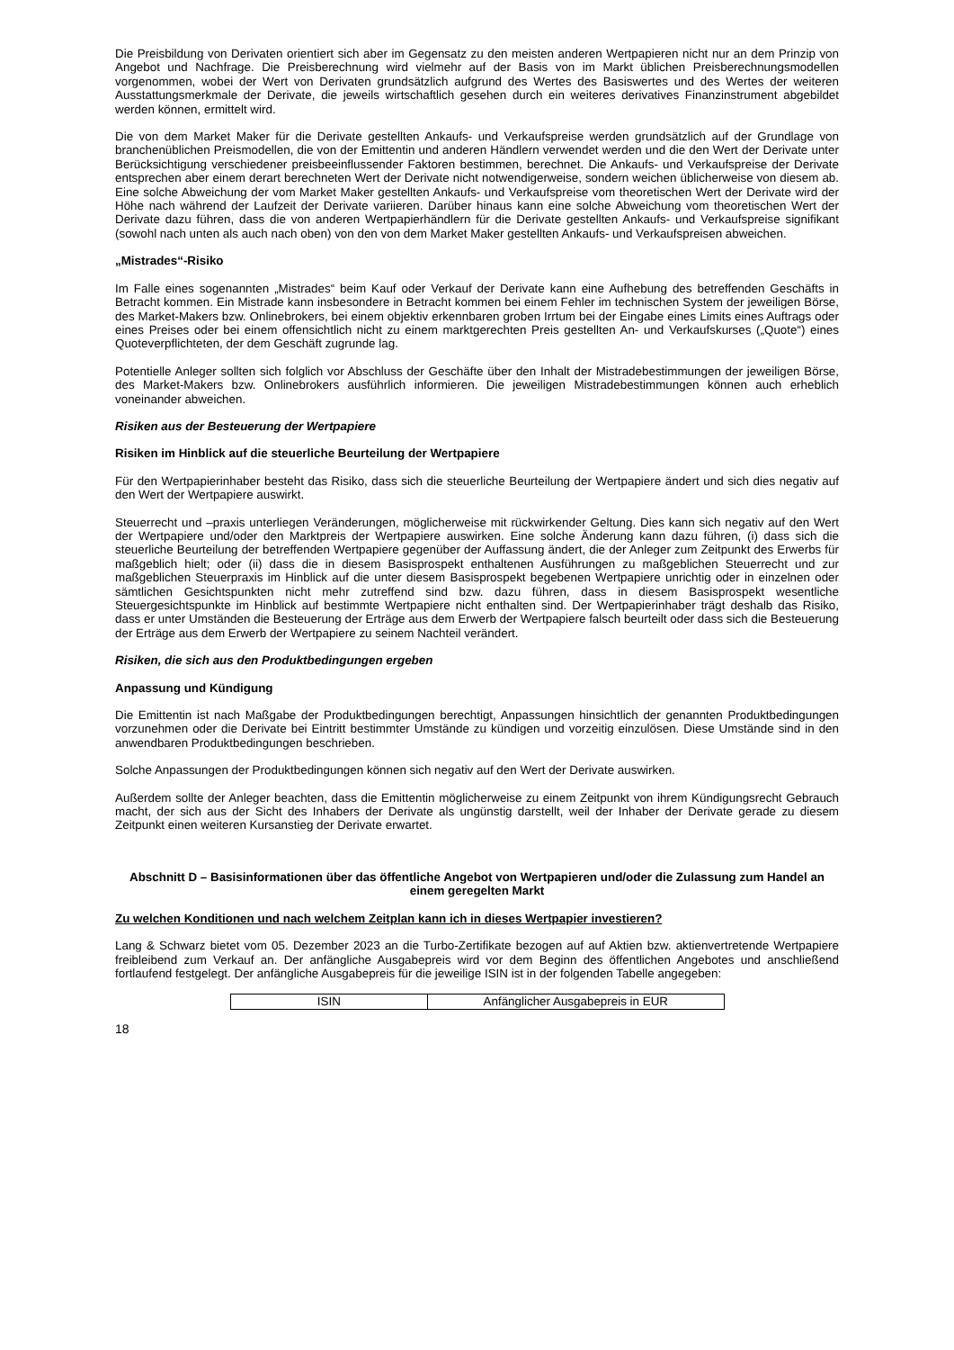Die Preisbildung von Derivaten orientiert sich aber im Gegensatz zu den meisten anderen Wertpapieren nicht nur an dem Prinzip von Angebot und Nachfrage. Die Preisberechnung wird vielmehr auf der Basis von im Markt üblichen Preisberechnungsmodellen vorgenommen, wobei der Wert von Derivaten grundsätzlich aufgrund des Wertes des Basiswertes und des Wertes der weiteren Ausstattungsmerkmale der Derivate, die jeweils wirtschaftlich gesehen durch ein weiteres derivatives Finanzinstrument abgebildet werden können, ermittelt wird.
Die von dem Market Maker für die Derivate gestellten Ankaufs- und Verkaufspreise werden grundsätzlich auf der Grundlage von branchenüblichen Preismodellen, die von der Emittentin und anderen Händlern verwendet werden und die den Wert der Derivate unter Berücksichtigung verschiedener preisbeeinflussender Faktoren bestimmen, berechnet. Die Ankaufs- und Verkaufspreise der Derivate entsprechen aber einem derart berechneten Wert der Derivate nicht notwendigerweise, sondern weichen üblicherweise von diesem ab. Eine solche Abweichung der vom Market Maker gestellten Ankaufs- und Verkaufspreise vom theoretischen Wert der Derivate wird der Höhe nach während der Laufzeit der Derivate variieren. Darüber hinaus kann eine solche Abweichung vom theoretischen Wert der Derivate dazu führen, dass die von anderen Wertpapierhändlern für die Derivate gestellten Ankaufs- und Verkaufspreise signifikant (sowohl nach unten als auch nach oben) von den von dem Market Maker gestellten Ankaufs- und Verkaufspreisen abweichen.
„Mistrades“-Risiko
Im Falle eines sogenannten „Mistrades“ beim Kauf oder Verkauf der Derivate kann eine Aufhebung des betreffenden Geschäfts in Betracht kommen. Ein Mistrade kann insbesondere in Betracht kommen bei einem Fehler im technischen System der jeweiligen Börse, des Market-Makers bzw. Onlinebrokers, bei einem objektiv erkennbaren groben Irrtum bei der Eingabe eines Limits eines Auftrags oder eines Preises oder bei einem offensichtlich nicht zu einem marktgerechten Preis gestellten An- und Verkaufskurses („Quote“) eines Quoteverpflichteten, der dem Geschäft zugrunde lag.
Potentielle Anleger sollten sich folglich vor Abschluss der Geschäfte über den Inhalt der Mistradebestimmungen der jeweiligen Börse, des Market-Makers bzw. Onlinebrokers ausführlich informieren. Die jeweiligen Mistradebestimmungen können auch erheblich voneinander abweichen.
Risiken aus der Besteuerung der Wertpapiere
Risiken im Hinblick auf die steuerliche Beurteilung der Wertpapiere
Für den Wertpapierinhaber besteht das Risiko, dass sich die steuerliche Beurteilung der Wertpapiere ändert und sich dies negativ auf den Wert der Wertpapiere auswirkt.
Steuerrecht und –praxis unterliegen Veränderungen, möglicherweise mit rückwirkender Geltung. Dies kann sich negativ auf den Wert der Wertpapiere und/oder den Marktpreis der Wertpapiere auswirken. Eine solche Änderung kann dazu führen, (i) dass sich die steuerliche Beurteilung der betreffenden Wertpapiere gegenüber der Auffassung ändert, die der Anleger zum Zeitpunkt des Erwerbs für maßgeblich hielt; oder (ii) dass die in diesem Basisprospekt enthaltenen Ausführungen zu maßgeblichen Steuerrecht und zur maßgeblichen Steuerpraxis im Hinblick auf die unter diesem Basisprospekt begebenen Wertpapiere unrichtig oder in einzelnen oder sämtlichen Gesichtspunkten nicht mehr zutreffend sind bzw. dazu führen, dass in diesem Basisprospekt wesentliche Steuergesichtspunkte im Hinblick auf bestimmte Wertpapiere nicht enthalten sind. Der Wertpapierinhaber trägt deshalb das Risiko, dass er unter Umständen die Besteuerung der Erträge aus dem Erwerb der Wertpapiere falsch beurteilt oder dass sich die Besteuerung der Erträge aus dem Erwerb der Wertpapiere zu seinem Nachteil verändert.
Risiken, die sich aus den Produktbedingungen ergeben
Anpassung und Kündigung
Die Emittentin ist nach Maßgabe der Produktbedingungen berechtigt, Anpassungen hinsichtlich der genannten Produktbedingungen vorzunehmen oder die Derivate bei Eintritt bestimmter Umstände zu kündigen und vorzeitig einzulösen. Diese Umstände sind in den anwendbaren Produktbedingungen beschrieben.
Solche Anpassungen der Produktbedingungen können sich negativ auf den Wert der Derivate auswirken.
Außerdem sollte der Anleger beachten, dass die Emittentin möglicherweise zu einem Zeitpunkt von ihrem Kündigungsrecht Gebrauch macht, der sich aus der Sicht des Inhabers der Derivate als ungünstig darstellt, weil der Inhaber der Derivate gerade zu diesem Zeitpunkt einen weiteren Kursanstieg der Derivate erwartet.
Abschnitt D – Basisinformationen über das öffentliche Angebot von Wertpapieren und/oder die Zulassung zum Handel an einem geregelten Markt
Zu welchen Konditionen und nach welchem Zeitplan kann ich in dieses Wertpapier investieren?
Lang & Schwarz bietet vom 05. Dezember 2023 an die Turbo-Zertifikate bezogen auf auf Aktien bzw. aktienvertretende Wertpapiere freibleibend zum Verkauf an. Der anfängliche Ausgabepreis wird vor dem Beginn des öffentlichen Angebotes und anschließend fortlaufend festgelegt. Der anfängliche Ausgabepreis für die jeweilige ISIN ist in der folgenden Tabelle angegeben:
| ISIN | Anfänglicher Ausgabepreis in EUR |
18